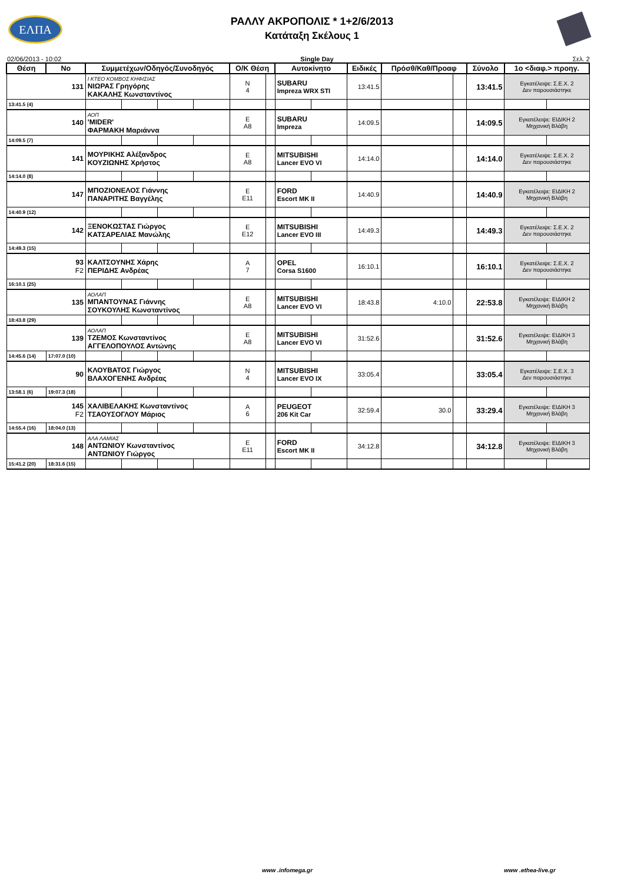ΕΛΠΑ
ΡΑΛΛΥ ΑΚΡΟΠΟΛΙΣ * 1+2/6/2013
Κατάταξη Σκέλους 1
02/06/2013 - 10:02 Single Day Σελ. 2
| Θέση | No | Συμμετέχων/Οδηγός/Συνοδηγός | | | | Ο/Κ Θέση | | Αυτοκίνητο | | Ειδικές | Πρόσθ/Καθ/Προαφ | | Σύνολο | 1ο <διαφ.> προηγ. | |
| --- | --- | --- | --- | --- | --- | --- | --- | --- | --- | --- | --- | --- | --- | --- | --- |
| 131 | | Ι ΚΤΕΟ ΚΟΜΒΟΣ ΚΗΦΙΣΙΑΣ ΝΙΩΡΑΣ Γρηγόρης ΚΑΚΑΛΗΣ Κωνσταντίνος | | | | N 4 | | SUBARU Impreza WRX STI | | 13:41.5 | | | 13:41.5 | Εγκατέλειψε: Σ.Ε.Χ. 2 Δεν παρουσιάστηκε | |
| 13:41.5 (4) | | | | | | | | | | | | | | | |
| 140 | | ΑΟΠ 'MIDER' ΦΑΡΜΑΚΗ Μαριάννα | | | | E A8 | | SUBARU Impreza | | 14:09.5 | | | 14:09.5 | Εγκατέλειψε: ΕΙΔΙΚΗ 2 Μηχανική Βλάβη | |
| 14:09.5 (7) | | | | | | | | | | | | | | | |
| 141 | | ΜΟΥΡΙΚΗΣ Αλέξανδρος ΚΟΥΖΙΩΝΗΣ Χρήστος | | | | E A8 | | MITSUBISHI Lancer EVO VI | | 14:14.0 | | | 14:14.0 | Εγκατέλειψε: Σ.Ε.Χ. 2 Δεν παρουσιάστηκε | |
| 14:14.0 (8) | | | | | | | | | | | | | | | |
| 147 | | ΜΠΟΖΙΟΝΕΛΟΣ Γιάννης ΠΑΝΑΡΙΤΗΣ Βαγγέλης | | | | E E11 | | FORD Escort MK II | | 14:40.9 | | | 14:40.9 | Εγκατέλειψε: ΕΙΔΙΚΗ 2 Μηχανική Βλάβη | |
| 14:40.9 (12) | | | | | | | | | | | | | | | |
| 142 | | ΞΕΝΟΚΩΣΤΑΣ Γιώργος ΚΑΤΣΑΡΕΛΙΑΣ Μανώλης | | | | E E12 | | MITSUBISHI Lancer EVO III | | 14:49.3 | | | 14:49.3 | Εγκατέλειψε: Σ.Ε.Χ. 2 Δεν παρουσιάστηκε | |
| 14:49.3 (15) | | | | | | | | | | | | | | | |
| 93 F2 | | ΚΑΛΤΣΟΥΝΗΣ Χάρης ΠΕΡΙΔΗΣ Ανδρέας | | | | A 7 | | OPEL Corsa S1600 | | 16:10.1 | | | 16:10.1 | Εγκατέλειψε: Σ.Ε.Χ. 2 Δεν παρουσιάστηκε | |
| 16:10.1 (25) | | | | | | | | | | | | | | | |
| 135 | | ΑΟΛΑΠ ΜΠΑΝΤΟΥΝΑΣ Γιάννης ΣΟΥΚΟΥΛΗΣ Κωνσταντίνος | | | | E A8 | | MITSUBISHI Lancer EVO VI | | 18:43.8 | 4:10.0 | | 22:53.8 | Εγκατέλειψε: ΕΙΔΙΚΗ 2 Μηχανική Βλάβη | |
| 18:43.8 (29) | | | | | | | | | | | | | | | |
| 139 | | ΑΟΛΑΠ ΤΖΕΜΟΣ Κωνσταντίνος ΑΓΓΕΛΟΠΟΥΛΟΣ Αντώνης | | | | E A8 | | MITSUBISHI Lancer EVO VI | | 31:52.6 | | | 31:52.6 | Εγκατέλειψε: ΕΙΔΙΚΗ 3 Μηχανική Βλάβη | |
| 14:45.6 (14) | 17:07.0 (10) | | | | | | | | | | | | | | |
| 90 | | ΚΛΟΥΒΑΤΟΣ Γιώργος ΒΛΑΧΟΓΕΝΗΣ Ανδρέας | | | | N 4 | | MITSUBISHI Lancer EVO IX | | 33:05.4 | | | 33:05.4 | Εγκατέλειψε: Σ.Ε.Χ. 3 Δεν παρουσιάστηκε | |
| 13:58.1 (6) | 19:07.3 (18) | | | | | | | | | | | | | | |
| 145 F2 | | ΧΑΛΙΒΕΛΑΚΗΣ Κωνσταντίνος ΤΣΑΟΥΣΟΓΛΟΥ Μάριος | | | | A 6 | | PEUGEOT 206 Kit Car | | 32:59.4 | 30.0 | | 33:29.4 | Εγκατέλειψε: ΕΙΔΙΚΗ 3 Μηχανική Βλάβη | |
| 14:55.4 (16) | 18:04.0 (13) | | | | | | | | | | | | | | |
| 148 | | ΑΛΑ ΛΑΜΙΑΣ ΑΝΤΩΝΙΟΥ Κωνσταντίνος ΑΝΤΩΝΙΟΥ Γιώργος | | | | E E11 | | FORD Escort MK II | | 34:12.8 | | | 34:12.8 | Εγκατέλειψε: ΕΙΔΙΚΗ 3 Μηχανική Βλάβη | |
| 15:41.2 (20) | 18:31.6 (15) | | | | | | | | | | | | | | |
www .infomega.gr www .ethea-live.gr